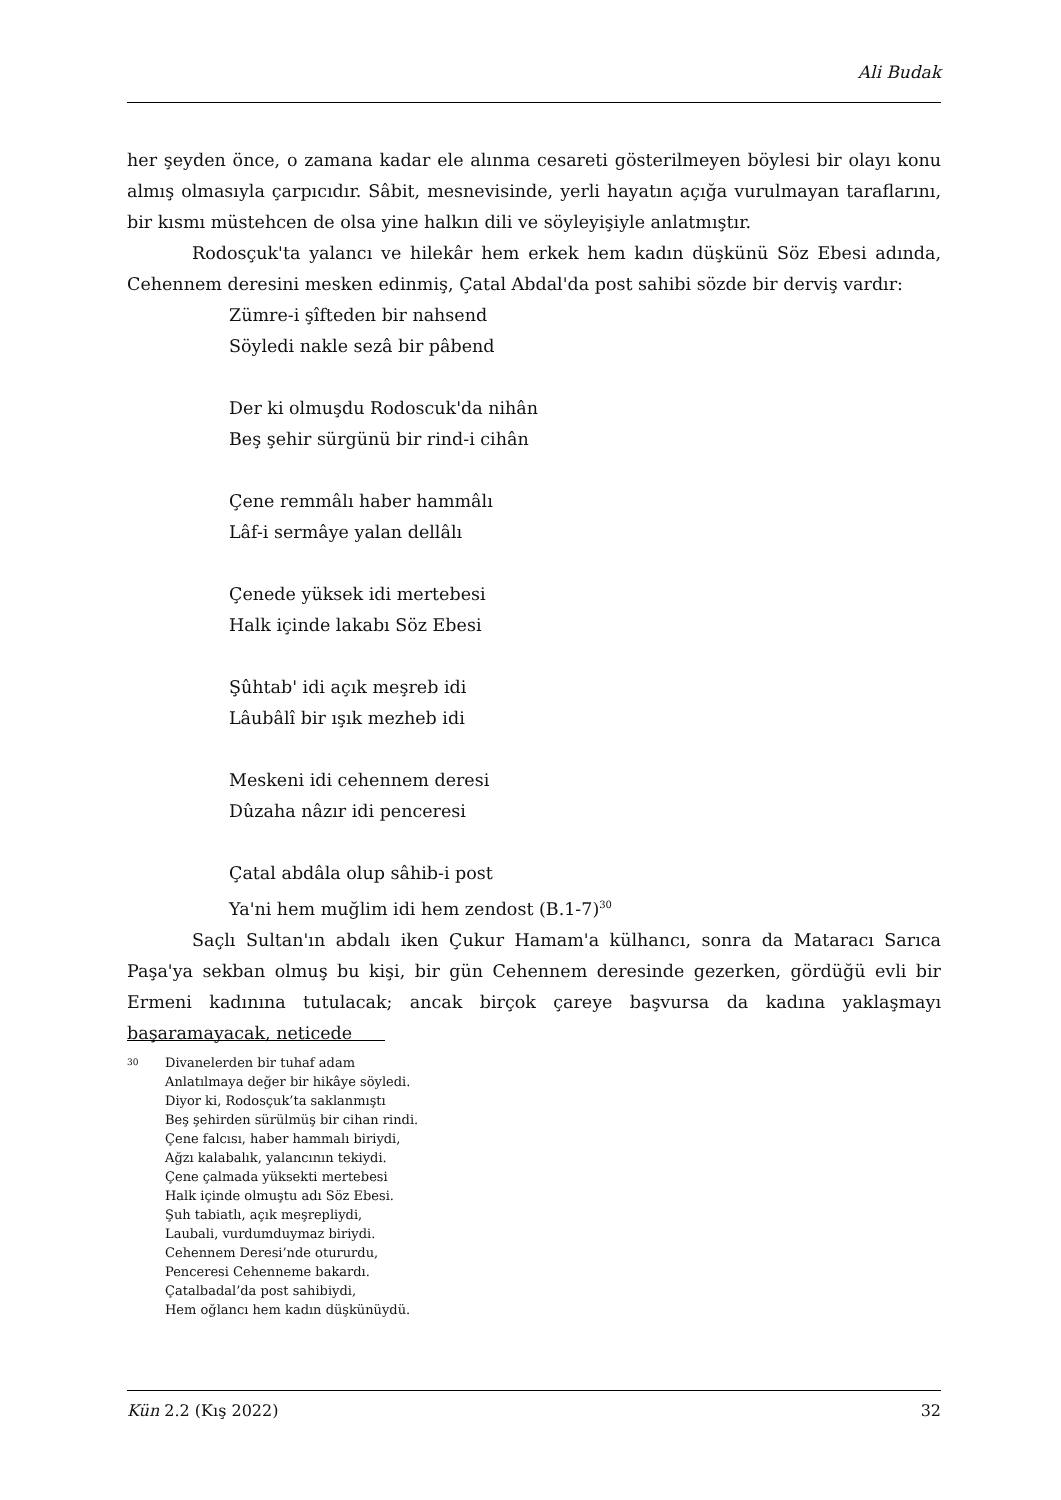Ali Budak
her şeyden önce, o zamana kadar ele alınma cesareti gösterilmeyen böylesi bir olayı konu almış olmasıyla çarpıcıdır. Sâbit, mesnevisinde, yerli hayatın açığa vurulmayan taraflarını, bir kısmı müstehcen de olsa yine halkın dili ve söyleyişiyle anlatmıştır.
Rodosçuk'ta yalancı ve hilekâr hem erkek hem kadın düşkünü Söz Ebesi adında, Cehennem deresini mesken edinmiş, Çatal Abdal'da post sahibi sözde bir derviş vardır:
Zümre-i şîfteden bir nahsend
Söyledi nakle sezâ bir pâbend
Der ki olmuşdu Rodoscuk'da nihân
Beş şehir sürgünü bir rind-i cihân
Çene remmâlı haber hammâlı
Lâf-i sermâye yalan dellâlı
Çenede yüksek idi mertebesi
Halk içinde lakabı Söz Ebesi
Şûhtab' idi açık meşreb idi
Lâubâlî bir ışık mezheb idi
Meskeni idi cehennem deresi
Dûzaha nâzır idi penceresi
Çatal abdâla olup sâhib-i post
Ya'ni hem muğlim idi hem zendost (B.1-7)<sup>30</sup>
Saçlı Sultan'ın abdalı iken Çukur Hamam'a külhancı, sonra da Mataracı Sarıca Paşa'ya sekban olmuş bu kişi, bir gün Cehennem deresinde gezerken, gördüğü evli bir Ermeni kadınına tutulacak; ancak birçok çareye başvursa da kadına yaklaşmayı başaramayacak, neticede
30
Divanelerden bir tuhaf adam
Anlatılmaya değer bir hikâye söyledi.
Diyor ki, Rodosçuk’ta saklanmıştı
Beş şehirden sürülmüş bir cihan rindi.
Çene falcısı, haber hammalı biriydi,
Ağzı kalabalık, yalancının tekiydi.
Çene çalmada yüksekti mertebesi
Halk içinde olmuştu adı Söz Ebesi.
Şuh tabiatlı, açık meşrepliydi,
Laubali, vurdumduymaz biriydi.
Cehennem Deresi’nde otururdu,
Penceresi Cehenneme bakardı.
Çatalbadal’da post sahibiydi,
Hem oğlancı hem kadın düşkünüydü.
Kün 2.2 (Kış 2022) 32